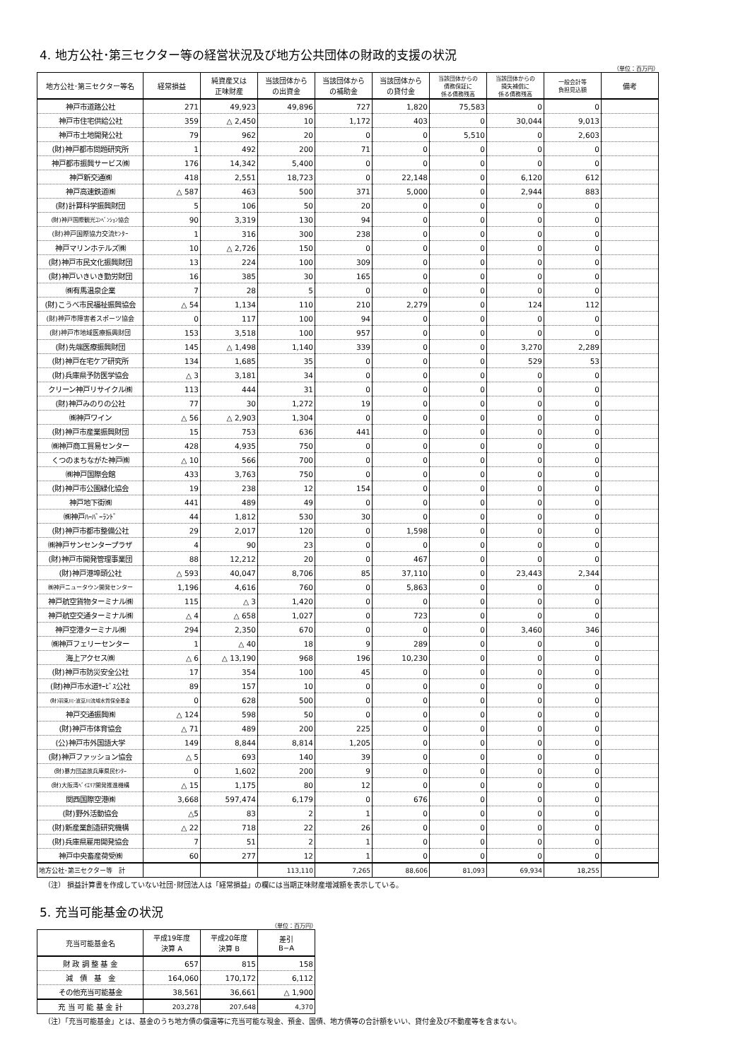4. 地方公社･第三セクター等の経営状況及び地方公共団体の財政的支援の状況
（単位：百万円）
| 地方公社･第三セクター等名 | 経常損益 | 純資産又は 正味財産 | 当該団体から の出資金 | 当該団体から の補助金 | 当該団体から の貸付金 | 当該団体からの 債務保証に 係る債務残高 | 当該団体からの 損失補償に 係る債務残高 | 一般会計等 負担見込額 | 備考 |
| --- | --- | --- | --- | --- | --- | --- | --- | --- | --- |
| 神戸市道路公社 | 271 | 49,923 | 49,896 | 727 | 1,820 | 75,583 | 0 | 0 | |
| 神戸市住宅供給公社 | 359 | △ 2,450 | 10 | 1,172 | 403 | 0 | 30,044 | 9,013 | |
| 神戸市土地開発公社 | 79 | 962 | 20 | 0 | 0 | 5,510 | 0 | 2,603 | |
| (財)神戸都市問題研究所 | 1 | 492 | 200 | 71 | 0 | 0 | 0 | 0 | |
| 神戸都市振興サービス㈱ | 176 | 14,342 | 5,400 | 0 | 0 | 0 | 0 | 0 | |
| 神戸新交通㈱ | 418 | 2,551 | 18,723 | 0 | 22,148 | 0 | 6,120 | 612 | |
| 神戸高速鉄道㈱ | △ 587 | 463 | 500 | 371 | 5,000 | 0 | 2,944 | 883 | |
| (財)計算科学振興財団 | 5 | 106 | 50 | 20 | 0 | 0 | 0 | 0 | |
| (財)神戸国際観光ｺﾝﾍﾞﾝｼｮﾝ協会 | 90 | 3,319 | 130 | 94 | 0 | 0 | 0 | 0 | |
| (財)神戸国際協力交流ｾﾝﾀｰ | 1 | 316 | 300 | 238 | 0 | 0 | 0 | 0 | |
| 神戸マリンホテルズ㈱ | 10 | △ 2,726 | 150 | 0 | 0 | 0 | 0 | 0 | |
| (財)神戸市民文化振興財団 | 13 | 224 | 100 | 309 | 0 | 0 | 0 | 0 | |
| (財)神戸いきいき勤労財団 | 16 | 385 | 30 | 165 | 0 | 0 | 0 | 0 | |
| ㈱有馬温泉企業 | 7 | 28 | 5 | 0 | 0 | 0 | 0 | 0 | |
| (財)こうべ市民福祉振興協会 | △ 54 | 1,134 | 110 | 210 | 2,279 | 0 | 124 | 112 | |
| (財)神戸市障害者スポーツ協会 | 0 | 117 | 100 | 94 | 0 | 0 | 0 | 0 | |
| (財)神戸市地域医療振興財団 | 153 | 3,518 | 100 | 957 | 0 | 0 | 0 | 0 | |
| (財)先端医療振興財団 | 145 | △ 1,498 | 1,140 | 339 | 0 | 0 | 3,270 | 2,289 | |
| (財)神戸在宅ケア研究所 | 134 | 1,685 | 35 | 0 | 0 | 0 | 529 | 53 | |
| (財)兵庫県予防医学協会 | △ 3 | 3,181 | 34 | 0 | 0 | 0 | 0 | 0 | |
| クリーン神戸リサイクル㈱ | 113 | 444 | 31 | 0 | 0 | 0 | 0 | 0 | |
| (財)神戸みのりの公社 | 77 | 30 | 1,272 | 19 | 0 | 0 | 0 | 0 | |
| ㈱神戸ワイン | △ 56 | △ 2,903 | 1,304 | 0 | 0 | 0 | 0 | 0 | |
| (財)神戸市産業振興財団 | 15 | 753 | 636 | 441 | 0 | 0 | 0 | 0 | |
| ㈱神戸商工貿易センター | 428 | 4,935 | 750 | 0 | 0 | 0 | 0 | 0 | |
| くつのまちながた神戸㈱ | △ 10 | 566 | 700 | 0 | 0 | 0 | 0 | 0 | |
| ㈱神戸国際会館 | 433 | 3,763 | 750 | 0 | 0 | 0 | 0 | 0 | |
| (財)神戸市公園緑化協会 | 19 | 238 | 12 | 154 | 0 | 0 | 0 | 0 | |
| 神戸地下街㈱ | 441 | 489 | 49 | 0 | 0 | 0 | 0 | 0 | |
| ㈱神戸ﾊｰﾊﾞｰﾗﾝﾄﾞ | 44 | 1,812 | 530 | 30 | 0 | 0 | 0 | 0 | |
| (財)神戸市都市整備公社 | 29 | 2,017 | 120 | 0 | 1,598 | 0 | 0 | 0 | |
| ㈱神戸サンセンタープラザ | 4 | 90 | 23 | 0 | 0 | 0 | 0 | 0 | |
| (財)神戸市開発管理事業団 | 88 | 12,212 | 20 | 0 | 467 | 0 | 0 | 0 | |
| (財)神戸港埠頭公社 | △ 593 | 40,047 | 8,706 | 85 | 37,110 | 0 | 23,443 | 2,344 | |
| ㈱神戸ニュータウン開発センター | 1,196 | 4,616 | 760 | 0 | 5,863 | 0 | 0 | 0 | |
| 神戸航空貨物ターミナル㈱ | 115 | △ 3 | 1,420 | 0 | 0 | 0 | 0 | 0 | |
| 神戸航空交通ターミナル㈱ | △ 4 | △ 658 | 1,027 | 0 | 723 | 0 | 0 | 0 | |
| 神戸空港ターミナル㈱ | 294 | 2,350 | 670 | 0 | 0 | 0 | 3,460 | 346 | |
| ㈱神戸フェリーセンター | 1 | △ 40 | 18 | 9 | 289 | 0 | 0 | 0 | |
| 海上アクセス㈱ | △ 6 | △ 13,190 | 968 | 196 | 10,230 | 0 | 0 | 0 | |
| (財)神戸市防災安全公社 | 17 | 354 | 100 | 45 | 0 | 0 | 0 | 0 | |
| (財)神戸市水道ｻｰﾋﾞｽ公社 | 89 | 157 | 10 | 0 | 0 | 0 | 0 | 0 | |
| (財)羽束川･波豆川流域水質保全基金 | 0 | 628 | 500 | 0 | 0 | 0 | 0 | 0 | |
| 神戸交通振興㈱ | △ 124 | 598 | 50 | 0 | 0 | 0 | 0 | 0 | |
| (財)神戸市体育協会 | △ 71 | 489 | 200 | 225 | 0 | 0 | 0 | 0 | |
| (公)神戸市外国語大学 | 149 | 8,844 | 8,814 | 1,205 | 0 | 0 | 0 | 0 | |
| (財)神戸ファッション協会 | △ 5 | 693 | 140 | 39 | 0 | 0 | 0 | 0 | |
| (財)暴力団追放兵庫県民ｾﾝﾀｰ | 0 | 1,602 | 200 | 9 | 0 | 0 | 0 | 0 | |
| (財)大阪湾ﾍﾞｲｴﾘｱ開発推進機構 | △ 15 | 1,175 | 80 | 12 | 0 | 0 | 0 | 0 | |
| 関西国際空港㈱ | 3,668 | 597,474 | 6,179 | 0 | 676 | 0 | 0 | 0 | |
| (財)野外活動協会 | △5 | 83 | 2 | 1 | 0 | 0 | 0 | 0 | |
| (財)新産業創造研究機構 | △ 22 | 718 | 22 | 26 | 0 | 0 | 0 | 0 | |
| (財)兵庫県雇用開発協会 | 7 | 51 | 2 | 1 | 0 | 0 | 0 | 0 | |
| 神戸中央畜産荷受㈱ | 60 | 277 | 12 | 1 | 0 | 0 | 0 | 0 | |
| 地方公社･第三セクター等 計 | | | 113,110 | 7,265 | 88,606 | 81,093 | 69,934 | 18,255 | |
（注） 損益計算書を作成していない社団･財団法人は「経常損益」の欄には当期正味財産増減額を表示している。
5. 充当可能基金の状況
（単位：百万円）
| 充当可能基金名 | 平成19年度 決算 A | 平成20年度 決算 B | 差引 B−A |
| --- | --- | --- | --- |
| 財 政 調 整 基 金 | 657 | 815 | 158 |
| 減 債 基 金 | 164,060 | 170,172 | 6,112 |
| その他充当可能基金 | 38,561 | 36,661 | △ 1,900 |
| 充 当 可 能 基 金 計 | 203,278 | 207,648 | 4,370 |
（注）「充当可能基金」とは、基金のうち地方債の償還等に充当可能な現金、預金、国債、地方債等の合計額をいい、貸付金及び不動産等を含まない。